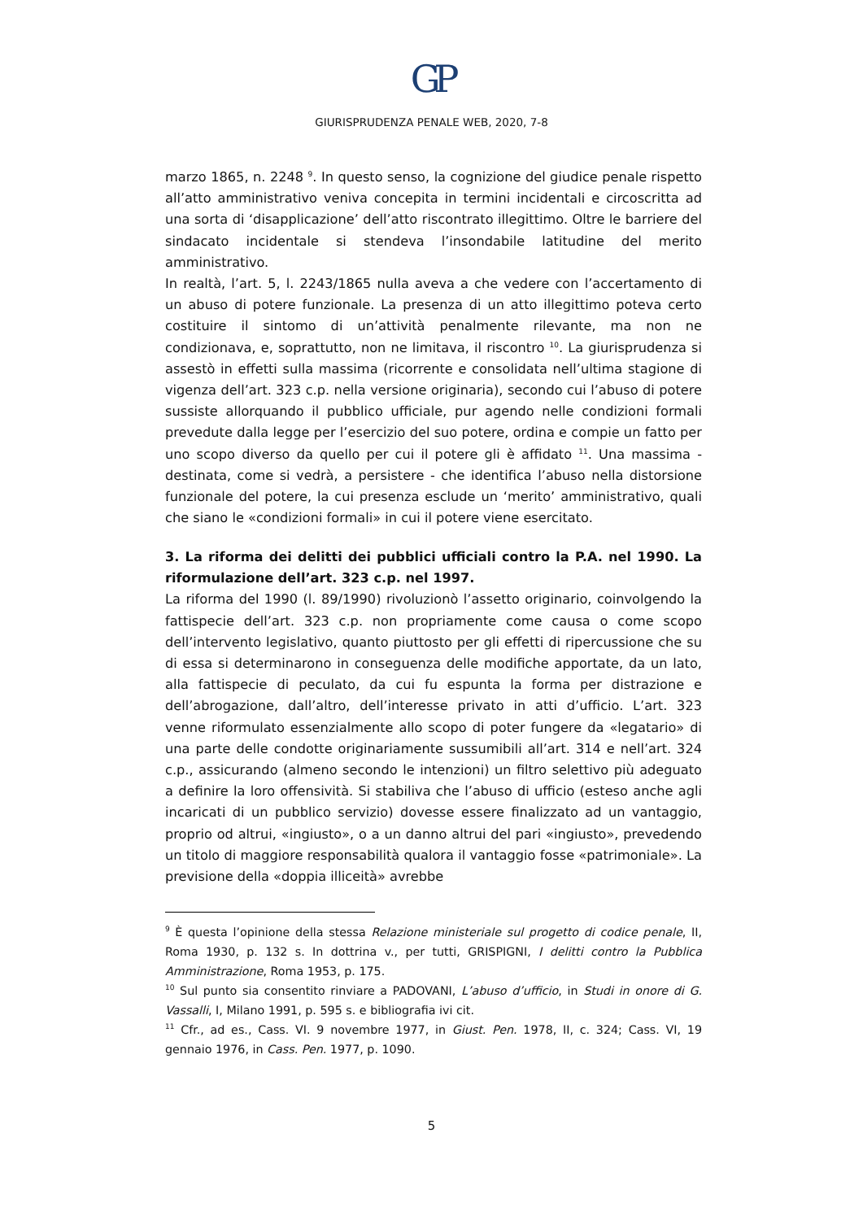GP
GIURISPRUDENZA PENALE WEB, 2020, 7-8
marzo 1865, n. 2248 <sup>9</sup>. In questo senso, la cognizione del giudice penale rispetto all’atto amministrativo veniva concepita in termini incidentali e circoscritta ad una sorta di ‘disapplicazione’ dell’atto riscontrato illegittimo. Oltre le barriere del sindacato incidentale si stendeva l’insondabile latitudine del merito amministrativo.
In realtà, l’art. 5, l. 2243/1865 nulla aveva a che vedere con l’accertamento di un abuso di potere funzionale. La presenza di un atto illegittimo poteva certo costituire il sintomo di un’attività penalmente rilevante, ma non ne condizionava, e, soprattutto, non ne limitava, il riscontro <sup>10</sup>. La giurisprudenza si assestò in effetti sulla massima (ricorrente e consolidata nell’ultima stagione di vigenza dell’art. 323 c.p. nella versione originaria), secondo cui l’abuso di potere sussiste allorquando il pubblico ufficiale, pur agendo nelle condizioni formali prevedute dalla legge per l’esercizio del suo potere, ordina e compie un fatto per uno scopo diverso da quello per cui il potere gli è affidato <sup>11</sup>. Una massima - destinata, come si vedrà, a persistere - che identifica l’abuso nella distorsione funzionale del potere, la cui presenza esclude un ‘merito’ amministrativo, quali che siano le «condizioni formali» in cui il potere viene esercitato.
3. La riforma dei delitti dei pubblici ufficiali contro la P.A. nel 1990. La riformulazione dell’art. 323 c.p. nel 1997.
La riforma del 1990 (l. 89/1990) rivoluzionò l’assetto originario, coinvolgendo la fattispecie dell’art. 323 c.p. non propriamente come causa o come scopo dell’intervento legislativo, quanto piuttosto per gli effetti di ripercussione che su di essa si determinarono in conseguenza delle modifiche apportate, da un lato, alla fattispecie di peculato, da cui fu espunta la forma per distrazione e dell’abrogazione, dall’altro, dell’interesse privato in atti d’ufficio. L’art. 323 venne riformulato essenzialmente allo scopo di poter fungere da «legatario» di una parte delle condotte originariamente sussumibili all’art. 314 e nell’art. 324 c.p., assicurando (almeno secondo le intenzioni) un filtro selettivo più adeguato a definire la loro offensività. Si stabiliva che l’abuso di ufficio (esteso anche agli incaricati di un pubblico servizio) dovesse essere finalizzato ad un vantaggio, proprio od altrui, «ingiusto», o a un danno altrui del pari «ingiusto», prevedendo un titolo di maggiore responsabilità qualora il vantaggio fosse «patrimoniale». La previsione della «doppia illiceità» avrebbe
<sup>9</sup> È questa l’opinione della stessa Relazione ministeriale sul progetto di codice penale, II, Roma 1930, p. 132 s. In dottrina v., per tutti, GRISPIGNI, I delitti contro la Pubblica Amministrazione, Roma 1953, p. 175.
<sup>10</sup> Sul punto sia consentito rinviare a PADOVANI, L’abuso d’ufficio, in Studi in onore di G. Vassalli, I, Milano 1991, p. 595 s. e bibliografia ivi cit.
<sup>11</sup> Cfr., ad es., Cass. VI. 9 novembre 1977, in Giust. Pen. 1978, II, c. 324; Cass. VI, 19 gennaio 1976, in Cass. Pen. 1977, p. 1090.
5